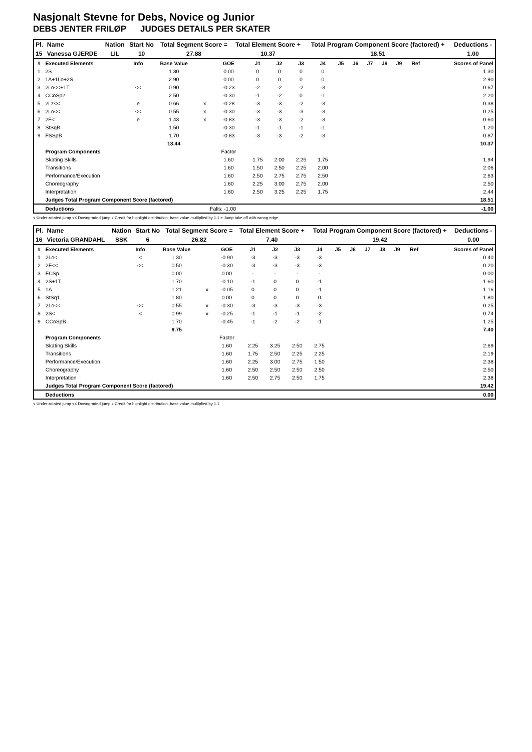Nasjonalt Stevne for Debs, Novice og Junior
DEBS JENTER FRILØP JUDGES DETAILS PER SKATER
| Pl. | Name | Nation | Start No | Total Segment Score = | Total Element Score + | Total Program Component Score (factored) + | Deductions - |
| --- | --- | --- | --- | --- | --- | --- | --- |
| 15 | Vanessa GJERDE | LIL | 10 | 27.88 | 10.37 | 18.51 | 1.00 |
| # | Executed Elements | Info | Base Value | | GOE | J1 | J2 | J3 | J4 | J5 | J6 | J7 | J8 | J9 | Ref | Scores of Panel |
| 1 | 2S | | 1.30 | | 0.00 | 0 | 0 | 0 | 0 | | | | | | | 1.30 |
| 2 | 1A+1Lo+2S | | 2.90 | | 0.00 | 0 | 0 | 0 | 0 | | | | | | | 2.90 |
| 3 | 2Lo<<+1T | << | 0.90 | | -0.23 | -2 | -2 | -2 | -3 | | | | | | | 0.67 |
| 4 | CCoSp2 | | 2.50 | | -0.30 | -1 | -2 | 0 | -1 | | | | | | | 2.20 |
| 5 | 2Lz<< | e | 0.66 | x | -0.28 | -3 | -3 | -2 | -3 | | | | | | | 0.38 |
| 6 | 2Lo<< | << | 0.55 | x | -0.30 | -3 | -3 | -3 | -3 | | | | | | | 0.25 |
| 7 | 2F< | e | 1.43 | x | -0.83 | -3 | -3 | -2 | -3 | | | | | | | 0.60 |
| 8 | StSqB | | 1.50 | | -0.30 | -1 | -1 | -1 | -1 | | | | | | | 1.20 |
| 9 | FSSpB | | 1.70 | | -0.83 | -3 | -3 | -2 | -3 | | | | | | | 0.87 |
| | | | 13.44 | | | | | | | | | | | | | 10.37 |
| | Program Components | | | | Factor | | | | | | | | | | | |
| | Skating Skills | | | | 1.60 | 1.75 | 2.00 | 2.25 | 1.75 | | | | | | | 1.94 |
| | Transitions | | | | 1.60 | 1.50 | 2.50 | 2.25 | 2.00 | | | | | | | 2.06 |
| | Performance/Execution | | | | 1.60 | 2.50 | 2.75 | 2.75 | 2.50 | | | | | | | 2.63 |
| | Choreography | | | | 1.60 | 2.25 | 3.00 | 2.75 | 2.00 | | | | | | | 2.50 |
| | Interpretation | | | | 1.60 | 2.50 | 3.25 | 2.25 | 1.75 | | | | | | | 2.44 |
| | Judges Total Program Component Score (factored) | | | | | | | | | | | | | | | 18.51 |
| | Deductions | | | Falls: -1.00 | | | | | | | | | | | | -1.00 |
< Under-rotated jump << Downgraded jump x Credit for highlight distribution, base value multiplied by 1.1 e Jump take off with wrong edge
| Pl. | Name | Nation | Start No | Total Segment Score = | Total Element Score + | Total Program Component Score (factored) + | Deductions - |
| --- | --- | --- | --- | --- | --- | --- | --- |
| 16 | Victoria GRANDAHL | SSK | 6 | 26.82 | 7.40 | 19.42 | 0.00 |
| # | Executed Elements | Info | Base Value | | GOE | J1 | J2 | J3 | J4 | J5 | J6 | J7 | J8 | J9 | Ref | Scores of Panel |
| 1 | 2Lo< | < | 1.30 | | -0.90 | -3 | -3 | -3 | -3 | | | | | | | 0.40 |
| 2 | 2F<< | << | 0.50 | | -0.30 | -3 | -3 | -3 | -3 | | | | | | | 0.20 |
| 3 | FCSp | | 0.00 | | 0.00 | - | - | - | - | | | | | | | 0.00 |
| 4 | 2S+1T | | 1.70 | | -0.10 | -1 | 0 | 0 | -1 | | | | | | | 1.60 |
| 5 | 1A | | 1.21 | x | -0.05 | 0 | 0 | 0 | -1 | | | | | | | 1.16 |
| 6 | StSq1 | | 1.80 | | 0.00 | 0 | 0 | 0 | 0 | | | | | | | 1.80 |
| 7 | 2Lo<< | << | 0.55 | x | -0.30 | -3 | -3 | -3 | -3 | | | | | | | 0.25 |
| 8 | 2S< | < | 0.99 | x | -0.25 | -1 | -1 | -1 | -2 | | | | | | | 0.74 |
| 9 | CCoSpB | | 1.70 | | -0.45 | -1 | -2 | -2 | -1 | | | | | | | 1.25 |
| | | | 9.75 | | | | | | | | | | | | | 7.40 |
| | Program Components | | | | Factor | | | | | | | | | | | |
| | Skating Skills | | | | 1.60 | 2.25 | 3.25 | 2.50 | 2.75 | | | | | | | 2.69 |
| | Transitions | | | | 1.60 | 1.75 | 2.50 | 2.25 | 2.25 | | | | | | | 2.19 |
| | Performance/Execution | | | | 1.60 | 2.25 | 3.00 | 2.75 | 1.50 | | | | | | | 2.38 |
| | Choreography | | | | 1.60 | 2.50 | 2.50 | 2.50 | 2.50 | | | | | | | 2.50 |
| | Interpretation | | | | 1.60 | 2.50 | 2.75 | 2.50 | 1.75 | | | | | | | 2.38 |
| | Judges Total Program Component Score (factored) | | | | | | | | | | | | | | | 19.42 |
| | Deductions | | | | | | | | | | | | | | | 0.00 |
< Under-rotated jump << Downgraded jump x Credit for highlight distribution, base value multiplied by 1.1